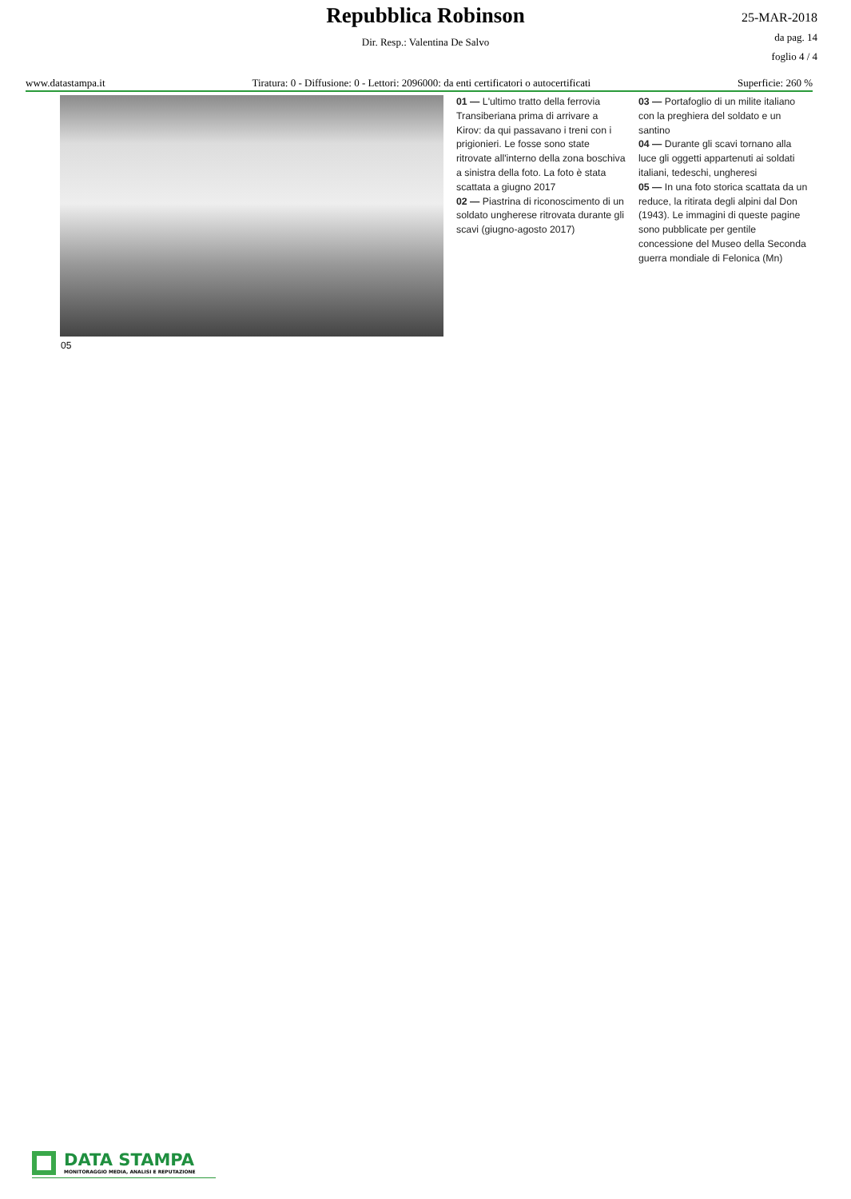Repubblica Robinson
25-MAR-2018
da pag. 14
foglio 4 / 4
Dir. Resp.: Valentina De Salvo
www.datastampa.it Tiratura: 0 - Diffusione: 0 - Lettori: 2096000: da enti certificatori o autocertificati Superficie: 260 %
01 — L'ultimo tratto della ferrovia Transiberiana prima di arrivare a Kirov: da qui passavano i treni con i prigionieri. Le fosse sono state ritrovate all'interno della zona boschiva a sinistra della foto. La foto è stata scattata a giugno 2017
02 — Piastrina di riconoscimento di un soldato ungherese ritrovata durante gli scavi (giugno-agosto 2017)
03 — Portafoglio di un milite italiano con la preghiera del soldato e un santino
04 — Durante gli scavi tornano alla luce gli oggetti appartenuti ai soldati italiani, tedeschi, ungheresi
05 — In una foto storica scattata da un reduce, la ritirata degli alpini dal Don (1943). Le immagini di queste pagine sono pubblicate per gentile concessione del Museo della Seconda guerra mondiale di Felonica (Mn)
05
DATA STAMPA
MONITORAGGIO MEDIA, ANALISI E REPUTAZIONE